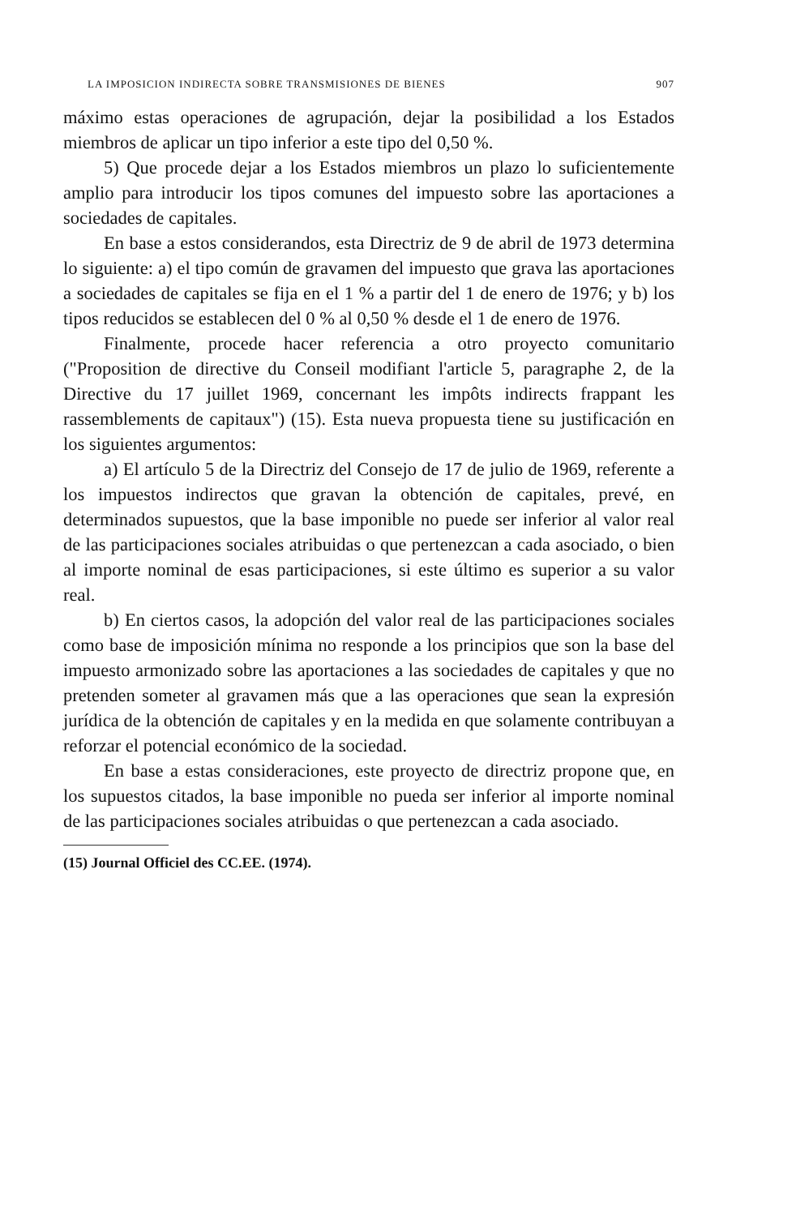LA IMPOSICION INDIRECTA SOBRE TRANSMISIONES DE BIENES 907
máximo estas operaciones de agrupación, dejar la posibilidad a los Estados miembros de aplicar un tipo inferior a este tipo del 0,50 %.
5) Que procede dejar a los Estados miembros un plazo lo suficientemente amplio para introducir los tipos comunes del impuesto sobre las aportaciones a sociedades de capitales.
En base a estos considerandos, esta Directriz de 9 de abril de 1973 determina lo siguiente: a) el tipo común de gravamen del impuesto que grava las aportaciones a sociedades de capitales se fija en el 1 % a partir del 1 de enero de 1976; y b) los tipos reducidos se establecen del 0 % al 0,50 % desde el 1 de enero de 1976.
Finalmente, procede hacer referencia a otro proyecto comunitario ("Proposition de directive du Conseil modifiant l'article 5, paragraphe 2, de la Directive du 17 juillet 1969, concernant les impôts indirects frappant les rassemblements de capitaux") (15). Esta nueva propuesta tiene su justificación en los siguientes argumentos:
a) El artículo 5 de la Directriz del Consejo de 17 de julio de 1969, referente a los impuestos indirectos que gravan la obtención de capitales, prevé, en determinados supuestos, que la base imponible no puede ser inferior al valor real de las participaciones sociales atribuidas o que pertenezcan a cada asociado, o bien al importe nominal de esas participaciones, si este último es superior a su valor real.
b) En ciertos casos, la adopción del valor real de las participaciones sociales como base de imposición mínima no responde a los principios que son la base del impuesto armonizado sobre las aportaciones a las sociedades de capitales y que no pretenden someter al gravamen más que a las operaciones que sean la expresión jurídica de la obtención de capitales y en la medida en que solamente contribuyan a reforzar el potencial económico de la sociedad.
En base a estas consideraciones, este proyecto de directriz propone que, en los supuestos citados, la base imponible no pueda ser inferior al importe nominal de las participaciones sociales atribuidas o que pertenezcan a cada asociado.
(15) Journal Officiel des CC.EE. (1974).